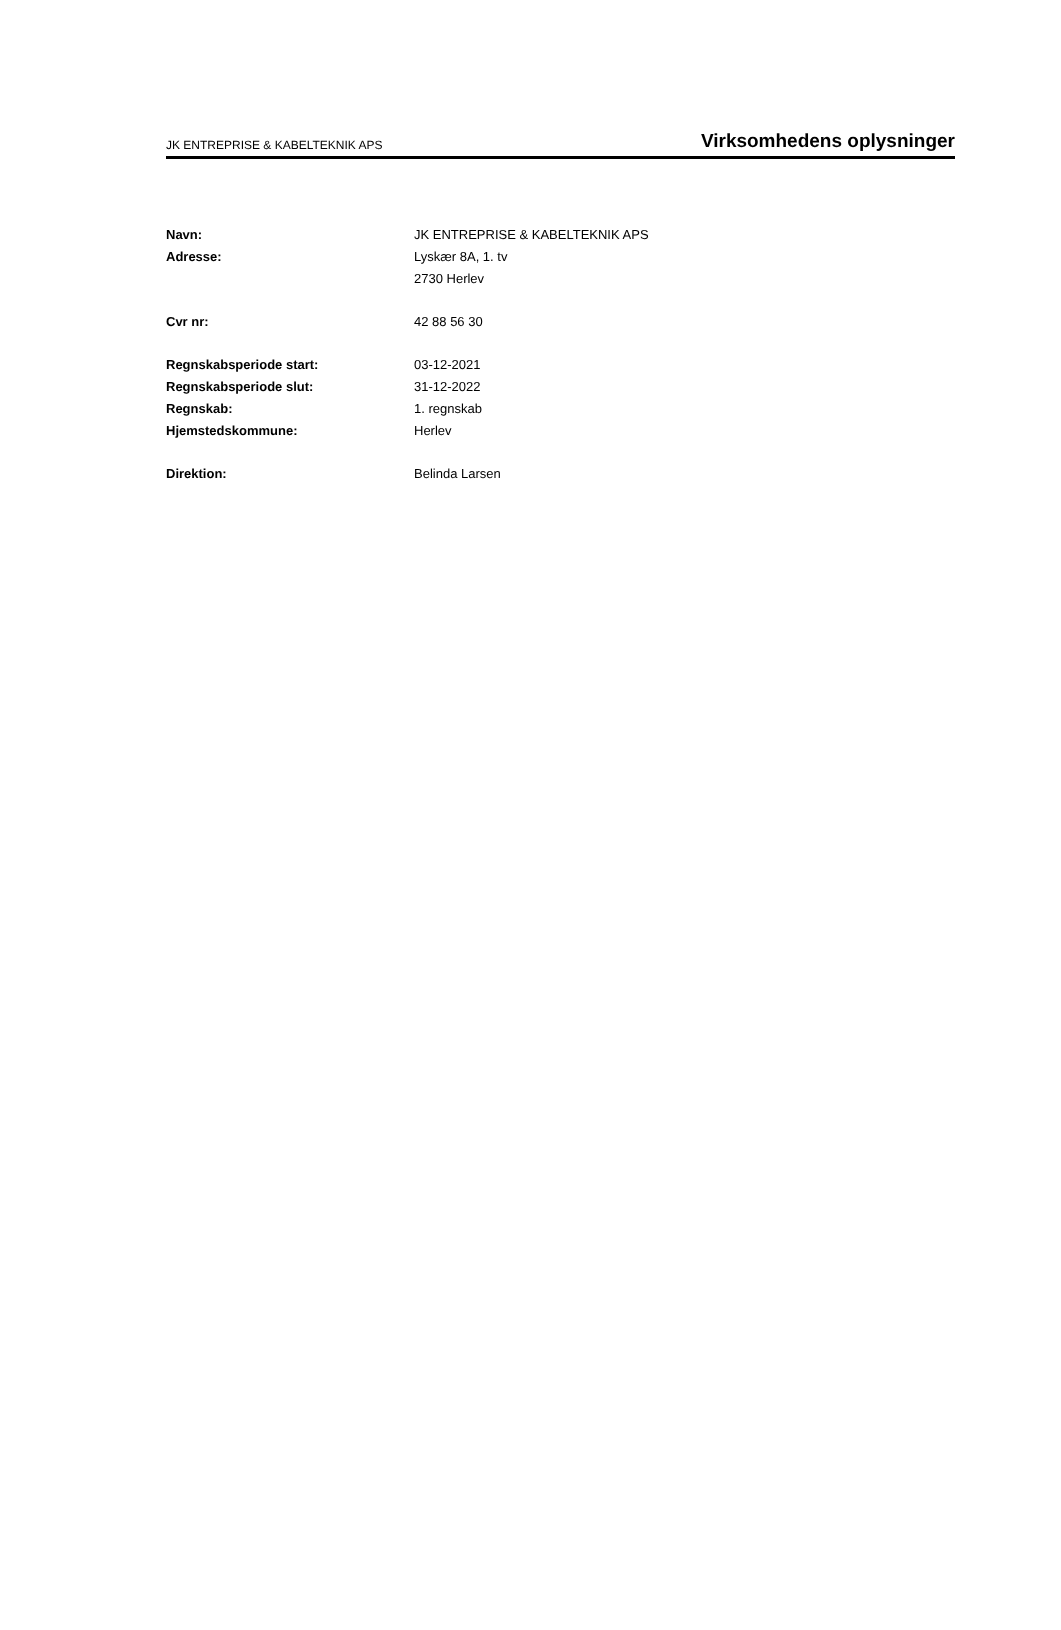JK ENTREPRISE & KABELTEKNIK APS Virksomhedens oplysninger
| Navn: | JK ENTREPRISE & KABELTEKNIK APS |
| Adresse: | Lyskær 8A, 1. tv |
| | 2730 Herlev |
| Cvr nr: | 42 88 56 30 |
| Regnskabsperiode start: | 03-12-2021 |
| Regnskabsperiode slut: | 31-12-2022 |
| Regnskab: | 1. regnskab |
| Hjemstedskommune: | Herlev |
| Direktion: | Belinda Larsen |